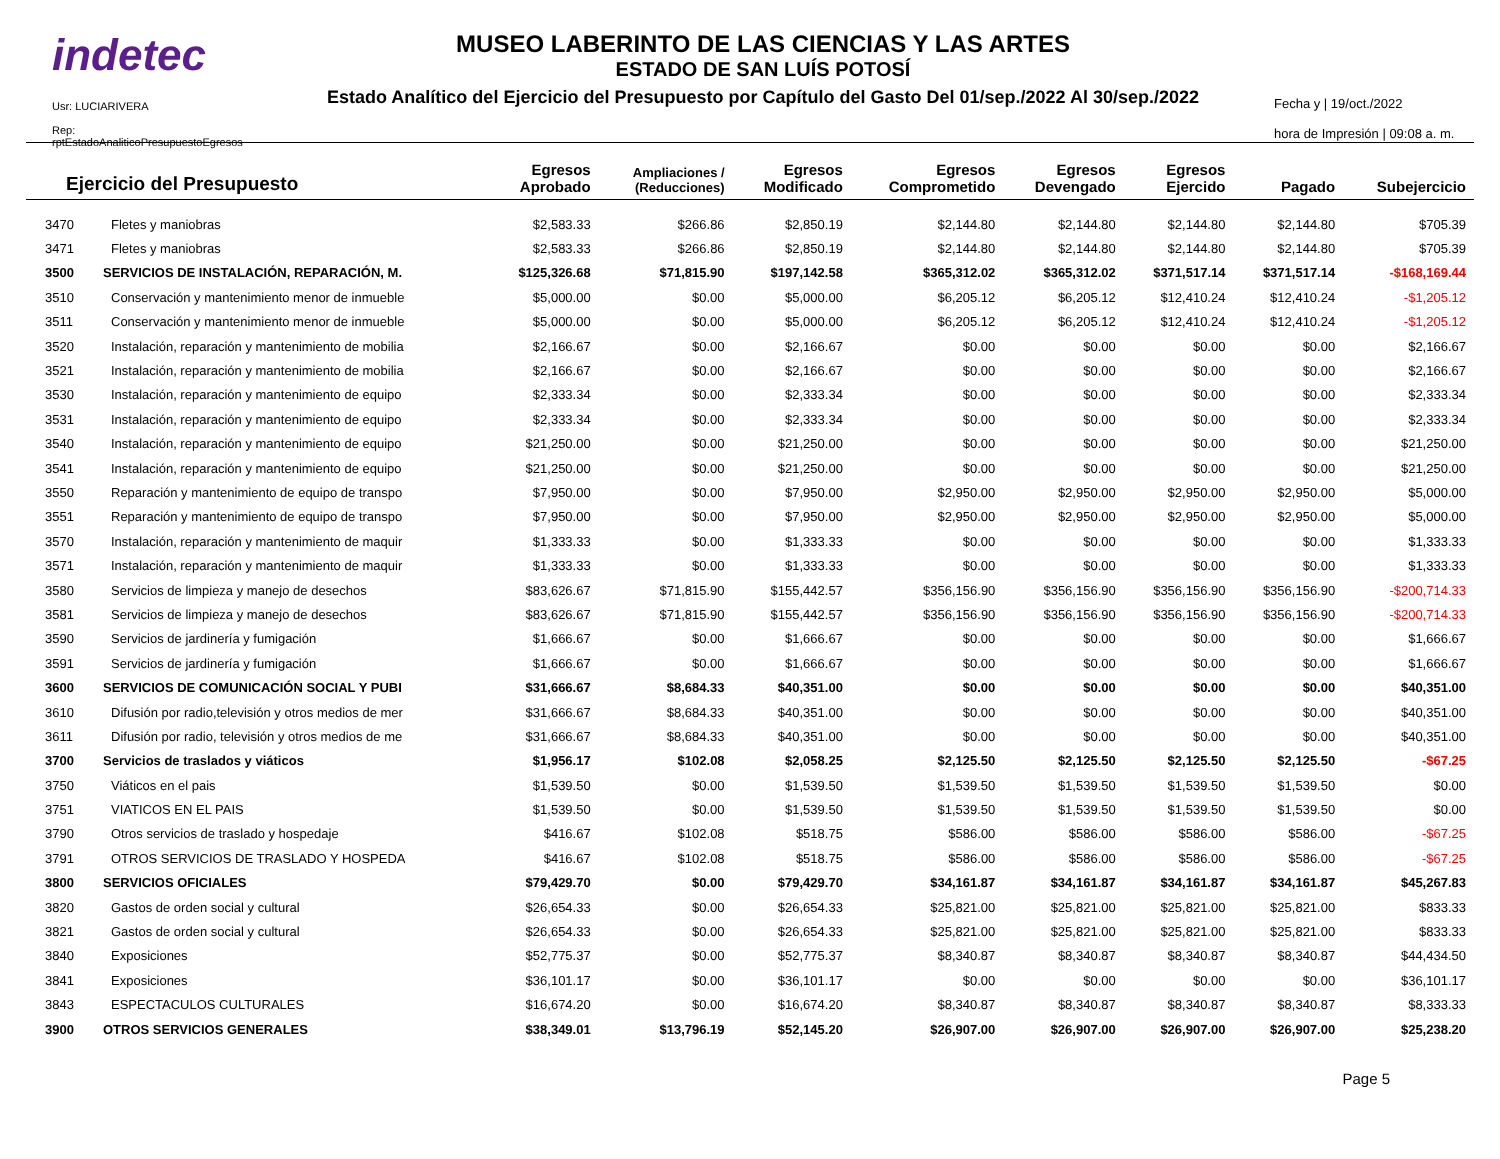indetec
Usr: LUCIARIVERA
Rep: rptEstadoAnaliticoPresupuestoEgresos
MUSEO LABERINTO DE LAS CIENCIAS Y LAS ARTES
ESTADO DE SAN LUÍS POTOSÍ
Estado Analítico del Ejercicio del Presupuesto por Capítulo del Gasto Del 01/sep./2022 Al 30/sep./2022
Fecha y | 19/oct./2022
hora de Impresión | 09:08 a. m.
| Ejercicio del Presupuesto | | Egresos Aprobado | Ampliaciones / (Reducciones) | Egresos Modificado | Egresos Comprometido | Egresos Devengado | Egresos Ejercido | Pagado | Subejercicio |
| --- | --- | --- | --- | --- | --- | --- | --- | --- | --- |
| 3470 | Fletes y maniobras | $2,583.33 | $266.86 | $2,850.19 | $2,144.80 | $2,144.80 | $2,144.80 | $2,144.80 | $705.39 |
| 3471 | Fletes y maniobras | $2,583.33 | $266.86 | $2,850.19 | $2,144.80 | $2,144.80 | $2,144.80 | $2,144.80 | $705.39 |
| 3500 | SERVICIOS DE INSTALACIÓN, REPARACIÓN, M. | $125,326.68 | $71,815.90 | $197,142.58 | $365,312.02 | $365,312.02 | $371,517.14 | $371,517.14 | -$168,169.44 |
| 3510 | Conservación y mantenimiento menor de inmueble | $5,000.00 | $0.00 | $5,000.00 | $6,205.12 | $6,205.12 | $12,410.24 | $12,410.24 | -$1,205.12 |
| 3511 | Conservación y mantenimiento menor de inmueble | $5,000.00 | $0.00 | $5,000.00 | $6,205.12 | $6,205.12 | $12,410.24 | $12,410.24 | -$1,205.12 |
| 3520 | Instalación, reparación y mantenimiento de mobilia | $2,166.67 | $0.00 | $2,166.67 | $0.00 | $0.00 | $0.00 | $0.00 | $2,166.67 |
| 3521 | Instalación, reparación y mantenimiento de mobilia | $2,166.67 | $0.00 | $2,166.67 | $0.00 | $0.00 | $0.00 | $0.00 | $2,166.67 |
| 3530 | Instalación, reparación y mantenimiento de equipo | $2,333.34 | $0.00 | $2,333.34 | $0.00 | $0.00 | $0.00 | $0.00 | $2,333.34 |
| 3531 | Instalación, reparación y mantenimiento de equipo | $2,333.34 | $0.00 | $2,333.34 | $0.00 | $0.00 | $0.00 | $0.00 | $2,333.34 |
| 3540 | Instalación, reparación y mantenimiento de equipo | $21,250.00 | $0.00 | $21,250.00 | $0.00 | $0.00 | $0.00 | $0.00 | $21,250.00 |
| 3541 | Instalación, reparación y mantenimiento de equipo | $21,250.00 | $0.00 | $21,250.00 | $0.00 | $0.00 | $0.00 | $0.00 | $21,250.00 |
| 3550 | Reparación y mantenimiento de equipo de transpo | $7,950.00 | $0.00 | $7,950.00 | $2,950.00 | $2,950.00 | $2,950.00 | $2,950.00 | $5,000.00 |
| 3551 | Reparación y mantenimiento de equipo de transpo | $7,950.00 | $0.00 | $7,950.00 | $2,950.00 | $2,950.00 | $2,950.00 | $2,950.00 | $5,000.00 |
| 3570 | Instalación, reparación y mantenimiento de maquir | $1,333.33 | $0.00 | $1,333.33 | $0.00 | $0.00 | $0.00 | $0.00 | $1,333.33 |
| 3571 | Instalación, reparación y mantenimiento de maquir | $1,333.33 | $0.00 | $1,333.33 | $0.00 | $0.00 | $0.00 | $0.00 | $1,333.33 |
| 3580 | Servicios de limpieza y manejo de desechos | $83,626.67 | $71,815.90 | $155,442.57 | $356,156.90 | $356,156.90 | $356,156.90 | $356,156.90 | -$200,714.33 |
| 3581 | Servicios de limpieza y manejo de desechos | $83,626.67 | $71,815.90 | $155,442.57 | $356,156.90 | $356,156.90 | $356,156.90 | $356,156.90 | -$200,714.33 |
| 3590 | Servicios de jardinería y fumigación | $1,666.67 | $0.00 | $1,666.67 | $0.00 | $0.00 | $0.00 | $0.00 | $1,666.67 |
| 3591 | Servicios de jardinería y fumigación | $1,666.67 | $0.00 | $1,666.67 | $0.00 | $0.00 | $0.00 | $0.00 | $1,666.67 |
| 3600 | SERVICIOS DE COMUNICACIÓN SOCIAL Y PUBI | $31,666.67 | $8,684.33 | $40,351.00 | $0.00 | $0.00 | $0.00 | $0.00 | $40,351.00 |
| 3610 | Difusión por radio,televisión y otros medios de mer | $31,666.67 | $8,684.33 | $40,351.00 | $0.00 | $0.00 | $0.00 | $0.00 | $40,351.00 |
| 3611 | Difusión por radio, televisión y otros medios de me | $31,666.67 | $8,684.33 | $40,351.00 | $0.00 | $0.00 | $0.00 | $0.00 | $40,351.00 |
| 3700 | Servicios de traslados y viáticos | $1,956.17 | $102.08 | $2,058.25 | $2,125.50 | $2,125.50 | $2,125.50 | $2,125.50 | -$67.25 |
| 3750 | Viáticos en el pais | $1,539.50 | $0.00 | $1,539.50 | $1,539.50 | $1,539.50 | $1,539.50 | $1,539.50 | $0.00 |
| 3751 | VIATICOS EN EL PAIS | $1,539.50 | $0.00 | $1,539.50 | $1,539.50 | $1,539.50 | $1,539.50 | $1,539.50 | $0.00 |
| 3790 | Otros servicios de traslado y hospedaje | $416.67 | $102.08 | $518.75 | $586.00 | $586.00 | $586.00 | $586.00 | -$67.25 |
| 3791 | OTROS SERVICIOS DE TRASLADO Y HOSPEDA | $416.67 | $102.08 | $518.75 | $586.00 | $586.00 | $586.00 | $586.00 | -$67.25 |
| 3800 | SERVICIOS OFICIALES | $79,429.70 | $0.00 | $79,429.70 | $34,161.87 | $34,161.87 | $34,161.87 | $34,161.87 | $45,267.83 |
| 3820 | Gastos de orden social y cultural | $26,654.33 | $0.00 | $26,654.33 | $25,821.00 | $25,821.00 | $25,821.00 | $25,821.00 | $833.33 |
| 3821 | Gastos de orden social y cultural | $26,654.33 | $0.00 | $26,654.33 | $25,821.00 | $25,821.00 | $25,821.00 | $25,821.00 | $833.33 |
| 3840 | Exposiciones | $52,775.37 | $0.00 | $52,775.37 | $8,340.87 | $8,340.87 | $8,340.87 | $8,340.87 | $44,434.50 |
| 3841 | Exposiciones | $36,101.17 | $0.00 | $36,101.17 | $0.00 | $0.00 | $0.00 | $0.00 | $36,101.17 |
| 3843 | ESPECTACULOS CULTURALES | $16,674.20 | $0.00 | $16,674.20 | $8,340.87 | $8,340.87 | $8,340.87 | $8,340.87 | $8,333.33 |
| 3900 | OTROS SERVICIOS GENERALES | $38,349.01 | $13,796.19 | $52,145.20 | $26,907.00 | $26,907.00 | $26,907.00 | $26,907.00 | $25,238.20 |
Page 5